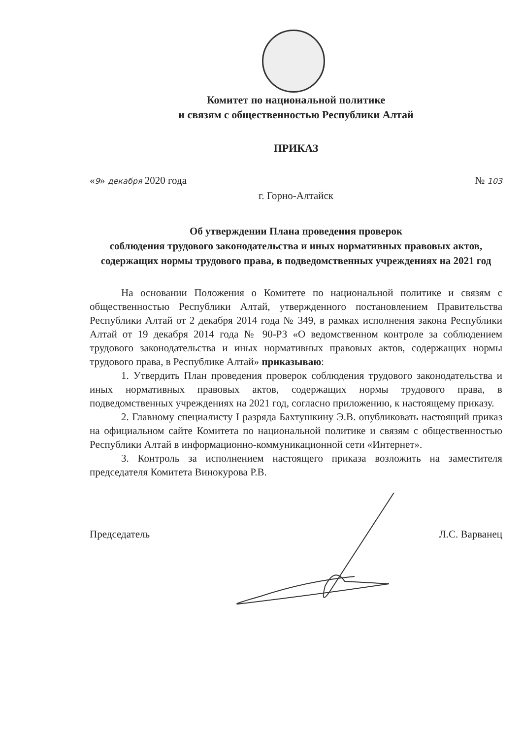Комитет по национальной политике
и связям с общественностью Республики Алтай
ПРИКАЗ
«9» декабря 2020 года № 103
г. Горно-Алтайск
Об утверждении Плана проведения проверок
соблюдения трудового законодательства и иных нормативных правовых актов, содержащих нормы трудового права, в подведомственных учреждениях на 2021 год
На основании Положения о Комитете по национальной политике и связям с общественностью Республики Алтай, утвержденного постановлением Правительства Республики Алтай от 2 декабря 2014 года № 349, в рамках исполнения закона Республики Алтай от 19 декабря 2014 года № 90-РЗ «О ведомственном контроле за соблюдением трудового законодательства и иных нормативных правовых актов, содержащих нормы трудового права, в Республике Алтай» приказываю:
1. Утвердить План проведения проверок соблюдения трудового законодательства и иных нормативных правовых актов, содержащих нормы трудового права, в подведомственных учреждениях на 2021 год, согласно приложению, к настоящему приказу.
2. Главному специалисту I разряда Бахтушкину Э.В. опубликовать настоящий приказ на официальном сайте Комитета по национальной политике и связям с общественностью Республики Алтай в информационно-коммуникационной сети «Интернет».
3. Контроль за исполнением настоящего приказа возложить на заместителя председателя Комитета Винокурова Р.В.
Председатель Л.С. Варванец